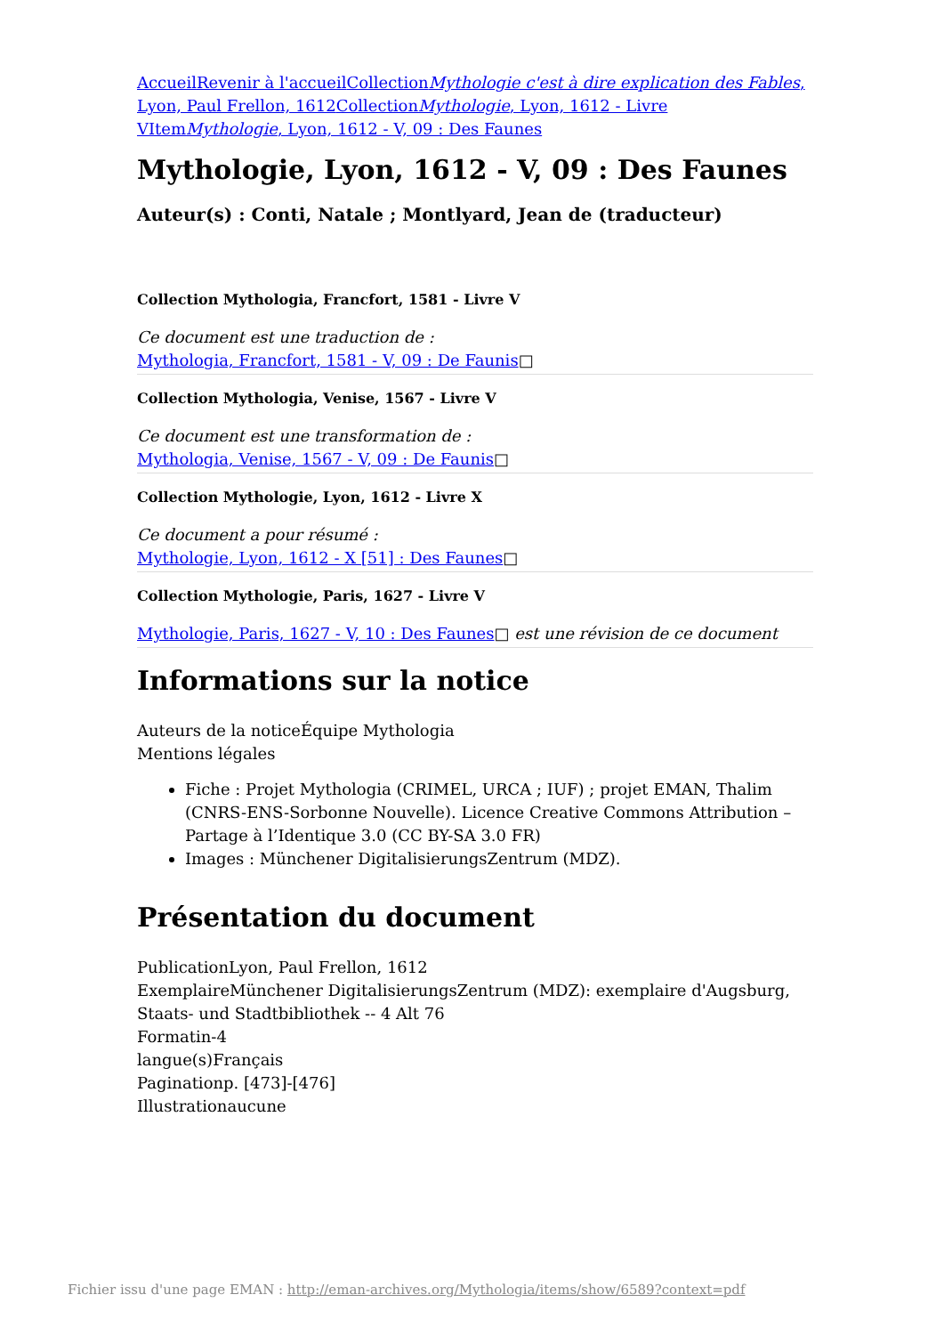Accueil Revenir à l'accueil CollectionMythologie c'est à dire explication des Fables, Lyon, Paul Frellon, 1612 CollectionMythologie, Lyon, 1612 - Livre V ItemMythologie, Lyon, 1612 - V, 09 : Des Faunes
Mythologie, Lyon, 1612 - V, 09 : Des Faunes
Auteur(s) : Conti, Natale ; Montlyard, Jean de (traducteur)
Collection Mythologia, Francfort, 1581 - Livre V
Ce document est une traduction de :
Mythologia, Francfort, 1581 - V, 09 : De Faunis□
Collection Mythologia, Venise, 1567 - Livre V
Ce document est une transformation de :
Mythologia, Venise, 1567 - V, 09 : De Faunis□
Collection Mythologie, Lyon, 1612 - Livre X
Ce document a pour résumé :
Mythologie, Lyon, 1612 - X [51] : Des Faunes□
Collection Mythologie, Paris, 1627 - Livre V
Mythologie, Paris, 1627 - V, 10 : Des Faunes□ est une révision de ce document
Informations sur la notice
Auteurs de la noticeÉquipe Mythologia
Mentions légales
Fiche : Projet Mythologia (CRIMEL, URCA ; IUF) ; projet EMAN, Thalim (CNRS-ENS-Sorbonne Nouvelle). Licence Creative Commons Attribution – Partage à l’Identique 3.0 (CC BY-SA 3.0 FR)
Images : Münchener DigitalisierungsZentrum (MDZ).
Présentation du document
PublicationLyon, Paul Frellon, 1612
ExemplaireMünchener DigitalisierungsZentrum (MDZ): exemplaire d'Augsburg, Staats- und Stadtbibliothek -- 4 Alt 76
Formatin-4
langue(s)Français
Paginationp. [473]-[476]
Illustrationaucune
Fichier issu d'une page EMAN : http://eman-archives.org/Mythologia/items/show/6589?context=pdf